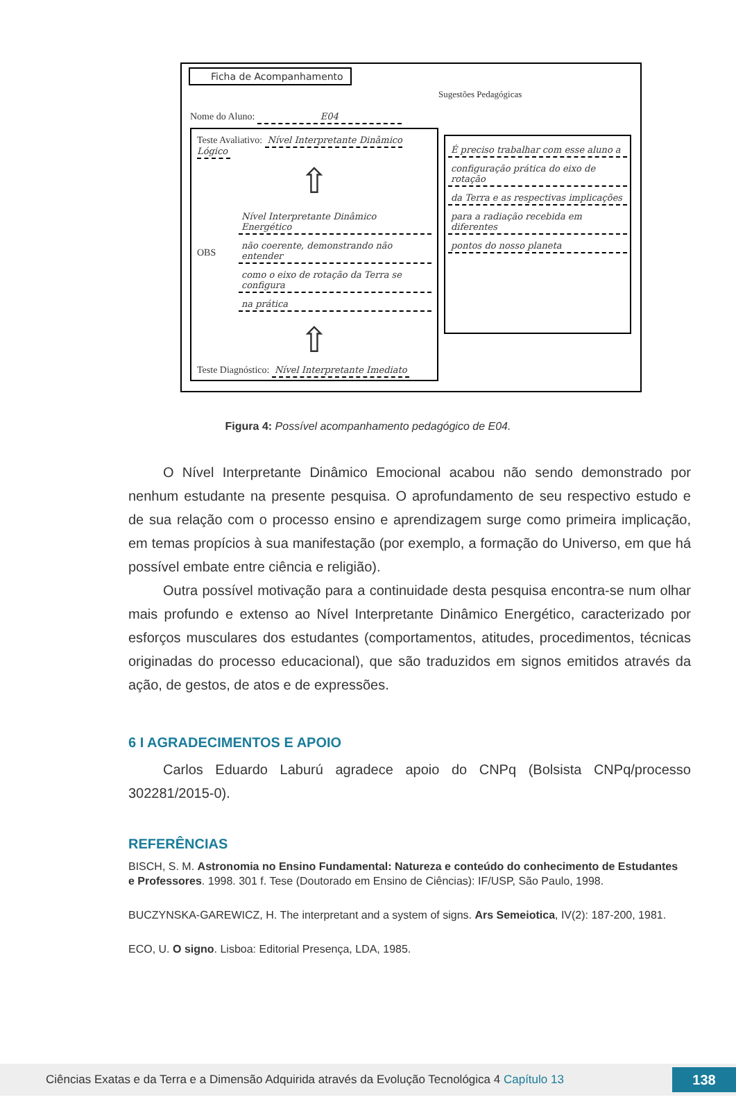Ficha de Acompanhamento
Nome do Aluno: E04
Sugestões Pedagógicas
Teste Avaliativo: Nível Interpretante Dinâmico Lógico
⇧
OBS
Nível Interpretante Dinâmico Energético
não coerente, demonstrando não entender
como o eixo de rotação da Terra se configura
na prática
⇧
Teste Diagnóstico: Nível Interpretante Imediato
É preciso trabalhar com esse aluno a
configuração prática do eixo de rotação
da Terra e as respectivas implicações
para a radiação recebida em diferentes
pontos do nosso planeta
Figura 4: Possível acompanhamento pedagógico de E04.
O Nível Interpretante Dinâmico Emocional acabou não sendo demonstrado por nenhum estudante na presente pesquisa. O aprofundamento de seu respectivo estudo e de sua relação com o processo ensino e aprendizagem surge como primeira implicação, em temas propícios à sua manifestação (por exemplo, a formação do Universo, em que há possível embate entre ciência e religião).
Outra possível motivação para a continuidade desta pesquisa encontra-se num olhar mais profundo e extenso ao Nível Interpretante Dinâmico Energético, caracterizado por esforços musculares dos estudantes (comportamentos, atitudes, procedimentos, técnicas originadas do processo educacional), que são traduzidos em signos emitidos através da ação, de gestos, de atos e de expressões.
6 I AGRADECIMENTOS E APOIO
Carlos Eduardo Laburú agradece apoio do CNPq (Bolsista CNPq/processo 302281/2015-0).
REFERÊNCIAS
BISCH, S. M. Astronomia no Ensino Fundamental: Natureza e conteúdo do conhecimento de Estudantes e Professores. 1998. 301 f. Tese (Doutorado em Ensino de Ciências): IF/USP, São Paulo, 1998.
BUCZYNSKA-GAREWICZ, H. The interpretant and a system of signs. Ars Semeiotica, IV(2): 187-200, 1981.
ECO, U. O signo. Lisboa: Editorial Presença, LDA, 1985.
Ciências Exatas e da Terra e a Dimensão Adquirida através da Evolução Tecnológica 4 Capítulo 13
138